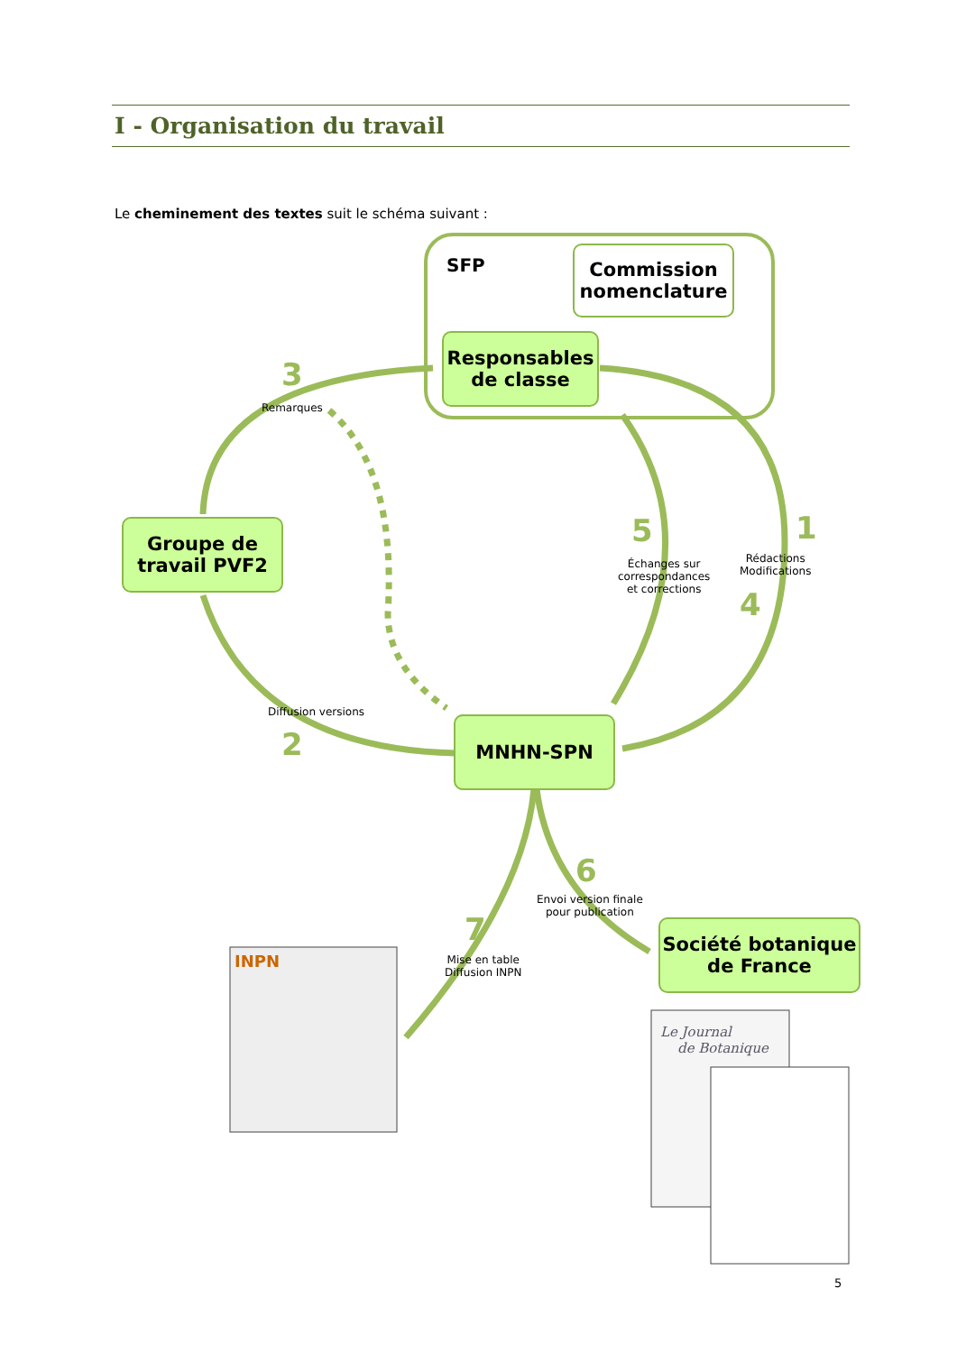I - Organisation du travail
Le cheminement des textes suit le schéma suivant :
Commission nomenclature
SFP
Responsables
de classe
Groupe de
travail PVF2
MNHN-SPN
Société botanique
de France
3
Remarques
Diffusion versions
2
5
Échanges sur
correspondances
et corrections
1
Rédactions
Modifications
4
6
Envoi version finale
pour publication
7
Mise en table
Diffusion INPN
INPN
Le Journal
de Botanique
5